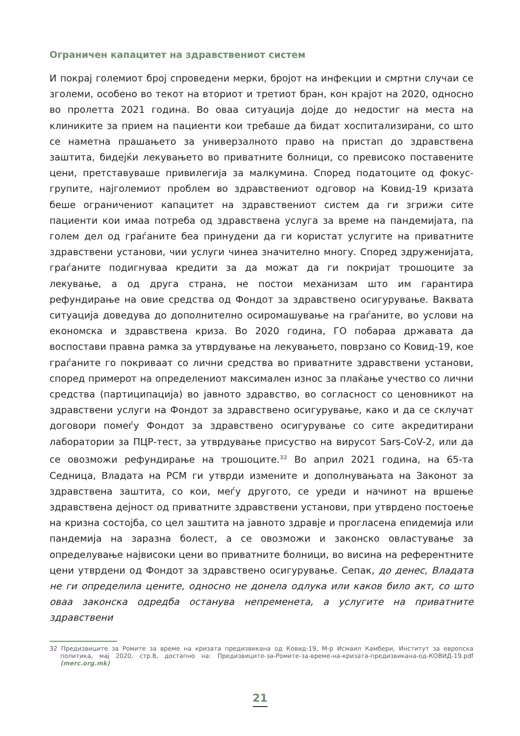Ограничен капацитет на здравствениот систем
И покрај големиот број спроведени мерки, бројот на инфекции и смртни случаи се зголеми, особено во текот на вториот и третиот бран, кон крајот на 2020, односно во пролетта 2021 година. Во оваа ситуација дојде до недостиг на места на клиниките за прием на пациенти кои требаше да бидат хоспитализирани, со што се наметна прашањето за универзалното право на пристап до здравствена заштита, бидејќи лекувањето во приватните болници, со превисоко поставените цени, претставуваше привилегија за малкумина. Според податоците од фокус-групите, најголемиот проблем во здравствениот одговор на Ковид-19 кризата беше ограничениот капацитет на здравствениот систем да ги згрижи сите пациенти кои имаа потреба од здравствена услуга за време на пандемијата, па голем дел од граѓаните беа принудени да ги користат услугите на приватните здравствени установи, чии услуги чинеа значително многу. Според здруженијата, граѓаните подигнуваа кредити за да можат да ги покријат трошоците за лекување, а од друга страна, не постои механизам што им гарантира рефундирање на овие средства од Фондот за здравствено осигурување. Ваквата ситуација доведува до дополнително осиромашување на граѓаните, во услови на економска и здравствена криза. Во 2020 година, ГО побараа државата да воспостави правна рамка за утврдување на лекувањето, поврзано со Ковид-19, кое граѓаните го покриваат со лични средства во приватните здравствени установи, според примерот на определениот максимален износ за плаќање учество со лични средства (партиципација) во јавното здравство, во согласност со ценовникот на здравствени услуги на Фондот за здравствено осигурување, како и да се склучат договори помеѓу Фондот за здравствено осигурување со сите акредитирани лаборатории за ПЦР-тест, за утврдување присуство на вирусот Sars-CoV-2, или да се овозможи рефундирање на трошоците.<sup>32</sup> Во април 2021 година, на 65-та Седница, Владата на РСМ ги утврди измените и дополнувањата на Законот за здравствена заштита, со кои, меѓу другото, се уреди и начинот на вршење здравствена дејност од приватните здравствени установи, при утврдено постоење на кризна состојба, со цел заштита на јавното здравје и прогласена епидемија или пандемија на заразна болест, а се овозможи и законско овластување за определување највисоки цени во приватните болници, во висина на референтните цени утврдени од Фондот за здравствено осигурување. Сепак, до денес, Владата не ги определила цените, односно не донела одлука или каков било акт, со што оваа законска одредба останува непременета, а услугите на приватните здравствени
32 Предизвиците за Ромите за време на кризата предизвикана од Ковид-19, М-р Исмаил Камбери, Институт за европска политика, мај 2020, стр.8, достапно на: Предизвиците-за-Ромите-за-време-на-кризата-предизвикана-од-КОВИД-19.pdf (merc.org.mk)
21